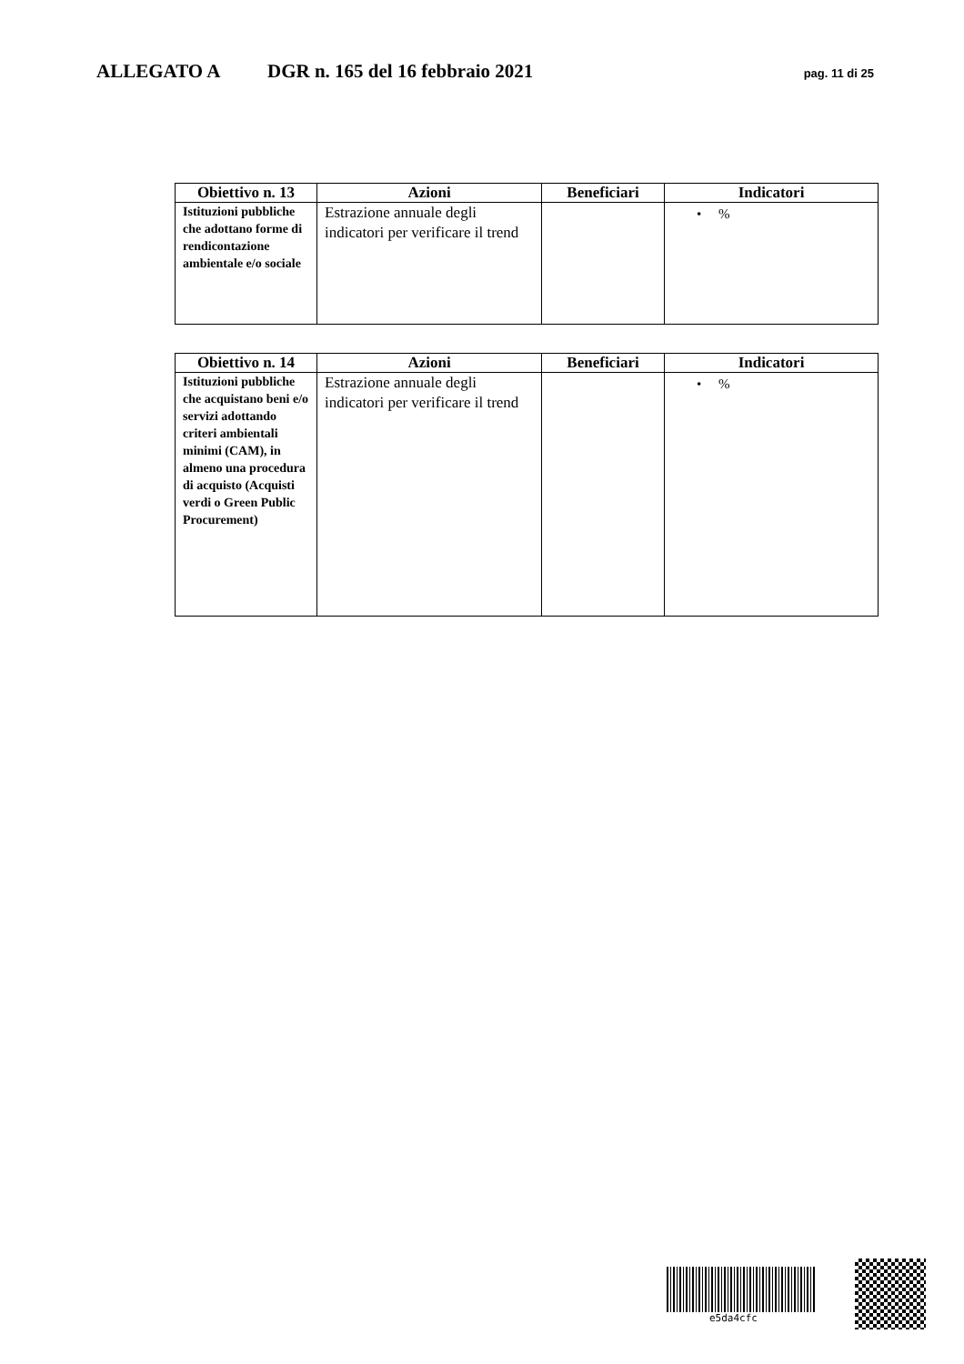ALLEGATO A DGR n. 165 del 16 febbraio 2021 pag. 11 di 25
| Obiettivo n. 13 | Azioni | Beneficiari | Indicatori |
| --- | --- | --- | --- |
| Istituzioni pubbliche che adottano forme di rendicontazione ambientale e/o sociale | Estrazione annuale degli indicatori per verificare il trend | | • % |
| Obiettivo n. 14 | Azioni | Beneficiari | Indicatori |
| --- | --- | --- | --- |
| Istituzioni pubbliche che acquistano beni e/o servizi adottando criteri ambientali minimi (CAM), in almeno una procedura di acquisto (Acquisti verdi o Green Public Procurement) | Estrazione annuale degli indicatori per verificare il trend | | • % |
e5da4cfc